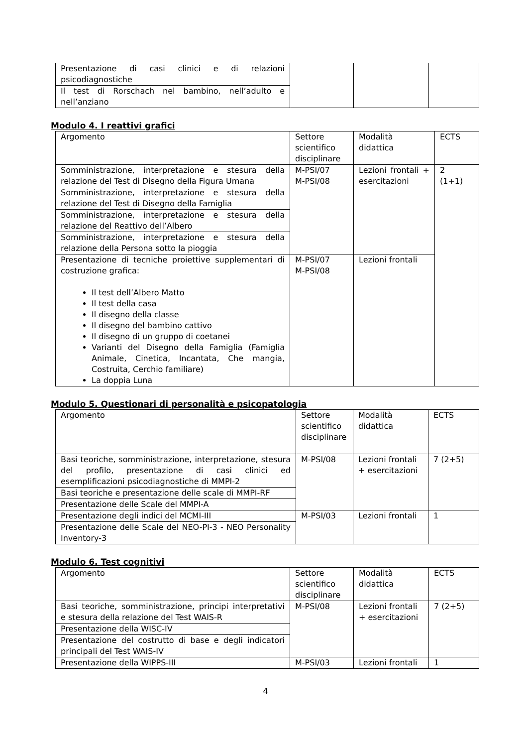| Presentazione di casi clinici e di relazioni psicodiagnostiche | | | |
| Il test di Rorschach nel bambino, nell’adulto e nell’anziano | | | |
Modulo 4. I reattivi grafici
| Argomento | Settore scientifico disciplinare | Modalità didattica | ECTS |
| Somministrazione, interpretazione e stesura della relazione del Test di Disegno della Figura Umana | M-PSI/07 M-PSI/08 | Lezioni frontali + esercitazioni | 2 (1+1) |
| Somministrazione, interpretazione e stesura della relazione del Test di Disegno della Famiglia | | | |
| Somministrazione, interpretazione e stesura della relazione del Reattivo dell’Albero | | | |
| Somministrazione, interpretazione e stesura della relazione della Persona sotto la pioggia | | | |
| Presentazione di tecniche proiettive supplementari di costruzione grafica: Il test dell’Albero Matto Il test della casa Il disegno della classe Il disegno del bambino cattivo Il disegno di un gruppo di coetanei Varianti del Disegno della Famiglia (Famiglia Animale, Cinetica, Incantata, Che mangia, Costruita, Cerchio familiare) La doppia Luna | M-PSI/07 M-PSI/08 | Lezioni frontali | |
Modulo 5. Questionari di personalità e psicopatologia
| Argomento | Settore scientifico disciplinare | Modalità didattica | ECTS |
| Basi teoriche, somministrazione, interpretazione, stesura del profilo, presentazione di casi clinici ed esemplificazioni psicodiagnostiche di MMPI-2 | M-PSI/08 | Lezioni frontali + esercitazioni | 7 (2+5) |
| Basi teoriche e presentazione delle scale di MMPI-RF | | | |
| Presentazione delle Scale del MMPI-A | | | |
| Presentazione degli indici del MCMI-III | M-PSI/03 | Lezioni frontali | 1 |
| Presentazione delle Scale del NEO-PI-3 - NEO Personality Inventory-3 | | | |
Modulo 6. Test cognitivi
| Argomento | Settore scientifico disciplinare | Modalità didattica | ECTS |
| Basi teoriche, somministrazione, principi interpretativi e stesura della relazione del Test WAIS-R | M-PSI/08 | Lezioni frontali + esercitazioni | 7 (2+5) |
| Presentazione della WISC-IV | | | |
| Presentazione del costrutto di base e degli indicatori principali del Test WAIS-IV | | | |
| Presentazione della WIPPS-III | M-PSI/03 | Lezioni frontali | 1 |
4